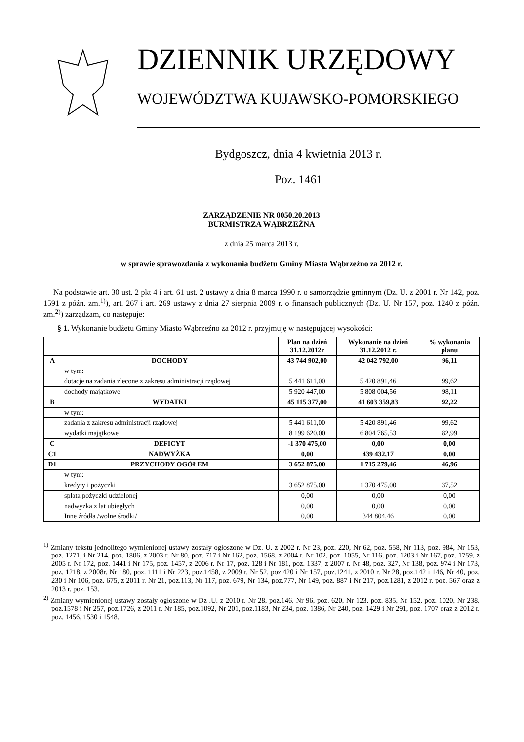DZIENNIK URZĘDOWY
WOJEWÓDZTWA KUJAWSKO-POMORSKIEGO
Bydgoszcz, dnia 4 kwietnia 2013 r.
Poz. 1461
ZARZĄDZENIE NR 0050.20.2013
BURMISTRZA WĄBRZEŹNA
z dnia 25 marca 2013 r.
w sprawie sprawozdania z wykonania budżetu Gminy Miasta Wąbrzeźno za 2012 r.
Na podstawie art. 30 ust. 2 pkt 4 i art. 61 ust. 2 ustawy z dnia 8 marca 1990 r. o samorządzie gminnym (Dz. U. z 2001 r. Nr 142, poz. 1591 z późn. zm.<sup>1)</sup>), art. 267 i art. 269 ustawy z dnia 27 sierpnia 2009 r. o finansach publicznych (Dz. U. Nr 157, poz. 1240 z późn. zm.<sup>2)</sup>) zarządzam, co następuje:
§ 1. Wykonanie budżetu Gminy Miasto Wąbrzeźno za 2012 r. przyjmuję w następującej wysokości:
| | | Plan na dzień 31.12.2012r | Wykonanie na dzień 31.12.2012 r. | % wykonania planu |
| --- | --- | --- | --- | --- |
| A | DOCHODY | 43 744 902,00 | 42 042 792,00 | 96,11 |
| | w tym: | | | |
| | dotacje na zadania zlecone z zakresu administracji rządowej | 5 441 611,00 | 5 420 891,46 | 99,62 |
| | dochody majątkowe | 5 920 447,00 | 5 808 004,56 | 98,11 |
| B | WYDATKI | 45 115 377,00 | 41 603 359,83 | 92,22 |
| | w tym: | | | |
| | zadania z zakresu administracji rządowej | 5 441 611,00 | 5 420 891,46 | 99,62 |
| | wydatki majątkowe | 8 199 620,00 | 6 804 765,53 | 82,99 |
| C | DEFICYT | -1 370 475,00 | 0,00 | 0,00 |
| C1 | NADWYŻKA | 0,00 | 439 432,17 | 0,00 |
| D1 | PRZYCHODY OGÓŁEM | 3 652 875,00 | 1 715 279,46 | 46,96 |
| | w tym: | | | |
| | kredyty i pożyczki | 3 652 875,00 | 1 370 475,00 | 37,52 |
| | spłata pożyczki udzielonej | 0,00 | 0,00 | 0,00 |
| | nadwyżka z lat ubiegłych | 0,00 | 0,00 | 0,00 |
| | Inne źródła /wolne środki/ | 0,00 | 344 804,46 | 0,00 |
<sup>1)</sup> Zmiany tekstu jednolitego wymienionej ustawy zostały ogłoszone w Dz. U. z 2002 r. Nr 23, poz. 220, Nr 62, poz. 558, Nr 113, poz. 984, Nr 153, poz. 1271, i Nr 214, poz. 1806, z 2003 r. Nr 80, poz. 717 i Nr 162, poz. 1568, z 2004 r. Nr 102, poz. 1055, Nr 116, poz. 1203 i Nr 167, poz. 1759, z 2005 r. Nr 172, poz. 1441 i Nr 175, poz. 1457, z 2006 r. Nr 17, poz. 128 i Nr 181, poz. 1337, z 2007 r. Nr 48, poz. 327, Nr 138, poz. 974 i Nr 173, poz. 1218, z 2008r. Nr 180, poz. 1111 i Nr 223, poz.1458, z 2009 r. Nr 52, poz.420 i Nr 157, poz.1241, z 2010 r. Nr 28, poz.142 i 146, Nr 40, poz. 230 i Nr 106, poz. 675, z 2011 r. Nr 21, poz.113, Nr 117, poz. 679, Nr 134, poz.777, Nr 149, poz. 887 i Nr 217, poz.1281, z 2012 r. poz. 567 oraz z 2013 r. poz. 153.
<sup>2)</sup> Zmiany wymienionej ustawy zostały ogłoszone w Dz .U. z 2010 r. Nr 28, poz.146, Nr 96, poz. 620, Nr 123, poz. 835, Nr 152, poz. 1020, Nr 238, poz.1578 i Nr 257, poz.1726, z 2011 r. Nr 185, poz.1092, Nr 201, poz.1183, Nr 234, poz. 1386, Nr 240, poz. 1429 i Nr 291, poz. 1707 oraz z 2012 r. poz. 1456, 1530 i 1548.